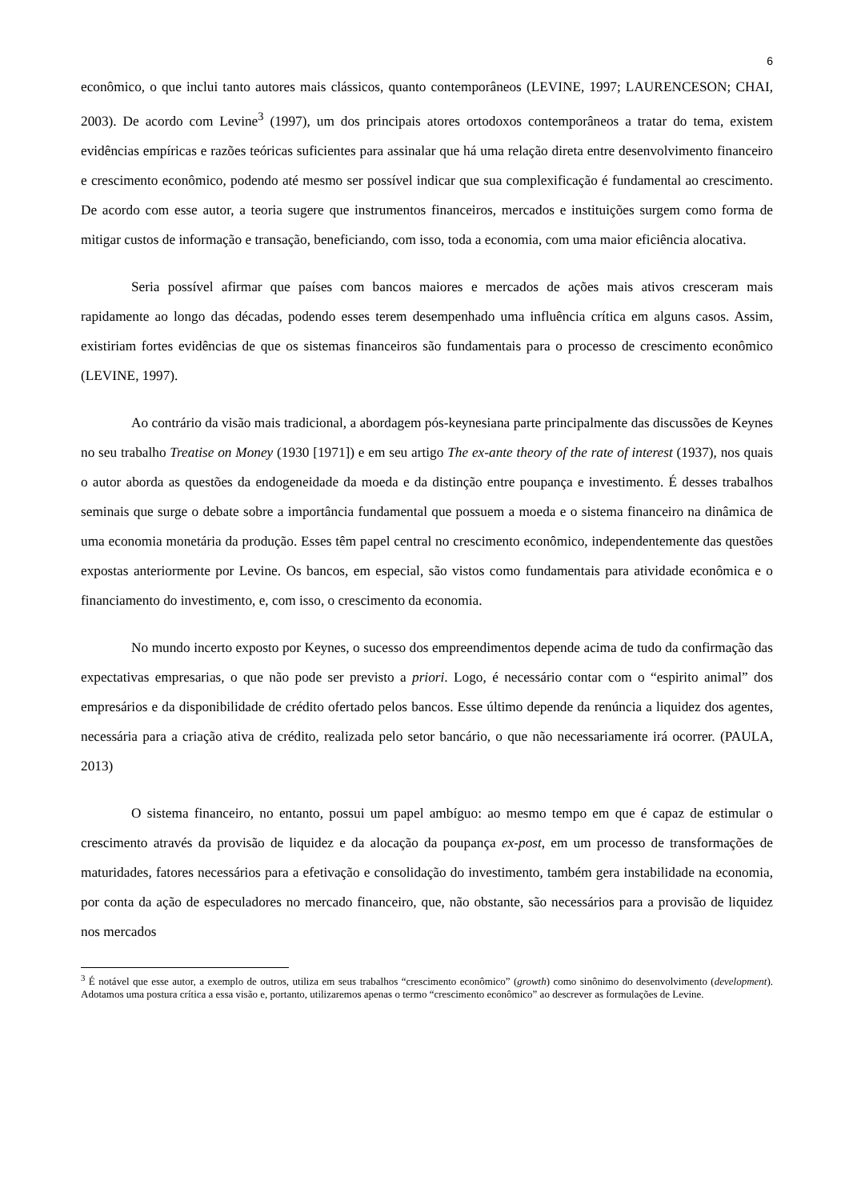6
econômico, o que inclui tanto autores mais clássicos, quanto contemporâneos (LEVINE, 1997; LAURENCESON; CHAI, 2003). De acordo com Levine<sup>3</sup> (1997), um dos principais atores ortodoxos contemporâneos a tratar do tema, existem evidências empíricas e razões teóricas suficientes para assinalar que há uma relação direta entre desenvolvimento financeiro e crescimento econômico, podendo até mesmo ser possível indicar que sua complexificação é fundamental ao crescimento. De acordo com esse autor, a teoria sugere que instrumentos financeiros, mercados e instituições surgem como forma de mitigar custos de informação e transação, beneficiando, com isso, toda a economia, com uma maior eficiência alocativa.
Seria possível afirmar que países com bancos maiores e mercados de ações mais ativos cresceram mais rapidamente ao longo das décadas, podendo esses terem desempenhado uma influência crítica em alguns casos. Assim, existiriam fortes evidências de que os sistemas financeiros são fundamentais para o processo de crescimento econômico (LEVINE, 1997).
Ao contrário da visão mais tradicional, a abordagem pós-keynesiana parte principalmente das discussões de Keynes no seu trabalho Treatise on Money (1930 [1971]) e em seu artigo The ex-ante theory of the rate of interest (1937), nos quais o autor aborda as questões da endogeneidade da moeda e da distinção entre poupança e investimento. É desses trabalhos seminais que surge o debate sobre a importância fundamental que possuem a moeda e o sistema financeiro na dinâmica de uma economia monetária da produção. Esses têm papel central no crescimento econômico, independentemente das questões expostas anteriormente por Levine. Os bancos, em especial, são vistos como fundamentais para atividade econômica e o financiamento do investimento, e, com isso, o crescimento da economia.
No mundo incerto exposto por Keynes, o sucesso dos empreendimentos depende acima de tudo da confirmação das expectativas empresarias, o que não pode ser previsto a priori. Logo, é necessário contar com o “espirito animal” dos empresários e da disponibilidade de crédito ofertado pelos bancos. Esse último depende da renúncia a liquidez dos agentes, necessária para a criação ativa de crédito, realizada pelo setor bancário, o que não necessariamente irá ocorrer. (PAULA, 2013)
O sistema financeiro, no entanto, possui um papel ambíguo: ao mesmo tempo em que é capaz de estimular o crescimento através da provisão de liquidez e da alocação da poupança ex-post, em um processo de transformações de maturidades, fatores necessários para a efetivação e consolidação do investimento, também gera instabilidade na economia, por conta da ação de especuladores no mercado financeiro, que, não obstante, são necessários para a provisão de liquidez nos mercados
<sup>3</sup> É notável que esse autor, a exemplo de outros, utiliza em seus trabalhos “crescimento econômico” (growth) como sinônimo do desenvolvimento (development). Adotamos uma postura crítica a essa visão e, portanto, utilizaremos apenas o termo “crescimento econômico” ao descrever as formulações de Levine.